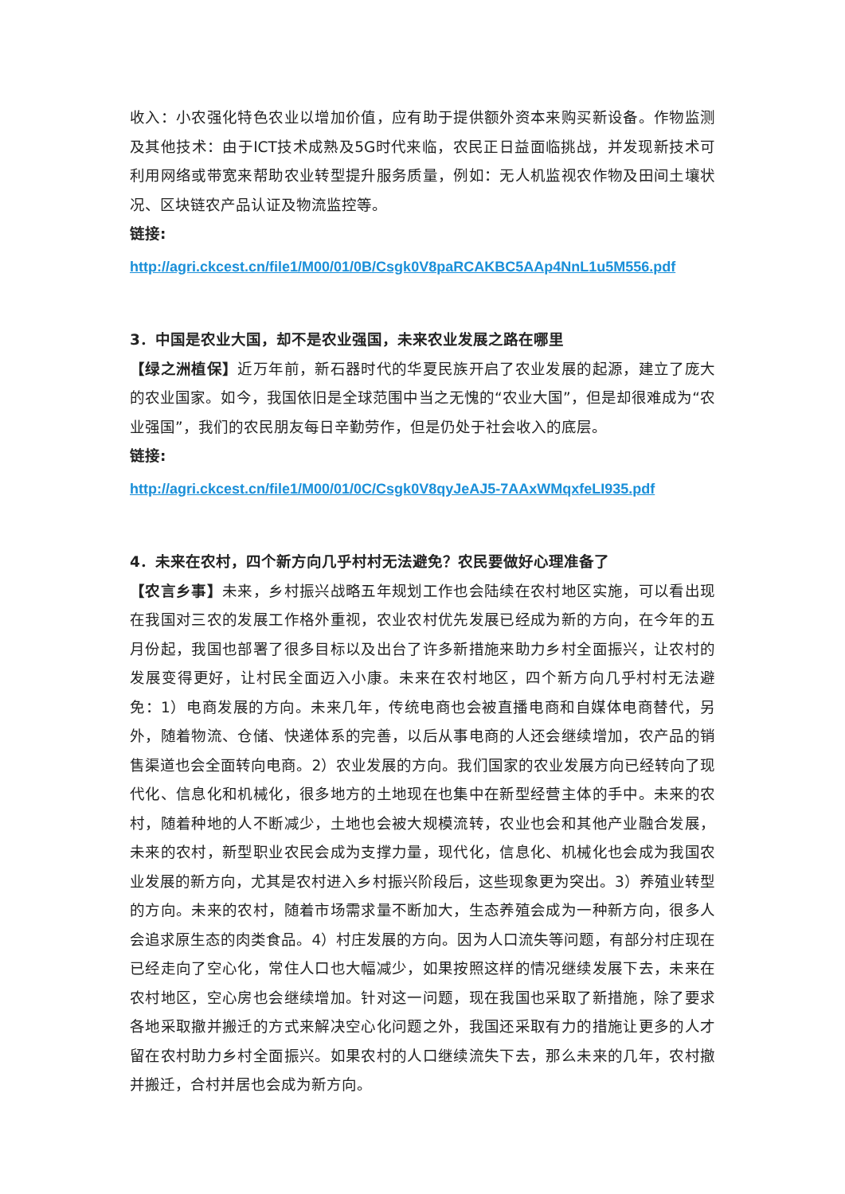收入：小农强化特色农业以增加价值，应有助于提供额外资本来购买新设备。作物监测及其他技术：由于ICT技术成熟及5G时代来临，农民正日益面临挑战，并发现新技术可利用网络或带宽来帮助农业转型提升服务质量，例如：无人机监视农作物及田间土壤状况、区块链农产品认证及物流监控等。
链接:
http://agri.ckcest.cn/file1/M00/01/0B/Csgk0V8paRCAKBC5AAp4NnL1u5M556.pdf
3．中国是农业大国，却不是农业强国，未来农业发展之路在哪里
【绿之洲植保】近万年前，新石器时代的华夏民族开启了农业发展的起源，建立了庞大的农业国家。如今，我国依旧是全球范围中当之无愧的“农业大国”，但是却很难成为“农业强国”，我们的农民朋友每日辛勤劳作，但是仍处于社会收入的底层。
链接:
http://agri.ckcest.cn/file1/M00/01/0C/Csgk0V8qyJeAJ5-7AAxWMqxfeLI935.pdf
4．未来在农村，四个新方向几乎村村无法避免？农民要做好心理准备了
【农言乡事】未来，乡村振兴战略五年规划工作也会陆续在农村地区实施，可以看出现在我国对三农的发展工作格外重视，农业农村优先发展已经成为新的方向，在今年的五月份起，我国也部署了很多目标以及出台了许多新措施来助力乡村全面振兴，让农村的发展变得更好，让村民全面迈入小康。未来在农村地区，四个新方向几乎村村无法避免：1）电商发展的方向。未来几年，传统电商也会被直播电商和自媒体电商替代，另外，随着物流、仓储、快递体系的完善，以后从事电商的人还会继续增加，农产品的销售渠道也会全面转向电商。2）农业发展的方向。我们国家的农业发展方向已经转向了现代化、信息化和机械化，很多地方的土地现在也集中在新型经营主体的手中。未来的农村，随着种地的人不断减少，土地也会被大规模流转，农业也会和其他产业融合发展，未来的农村，新型职业农民会成为支撑力量，现代化，信息化、机械化也会成为我国农业发展的新方向，尤其是农村进入乡村振兴阶段后，这些现象更为突出。3）养殖业转型的方向。未来的农村，随着市场需求量不断加大，生态养殖会成为一种新方向，很多人会追求原生态的肉类食品。4）村庄发展的方向。因为人口流失等问题，有部分村庄现在已经走向了空心化，常住人口也大幅减少，如果按照这样的情况继续发展下去，未来在农村地区，空心房也会继续增加。针对这一问题，现在我国也采取了新措施，除了要求各地采取撤并搬迁的方式来解决空心化问题之外，我国还采取有力的措施让更多的人才留在农村助力乡村全面振兴。如果农村的人口继续流失下去，那么未来的几年，农村撤并搬迁，合村并居也会成为新方向。